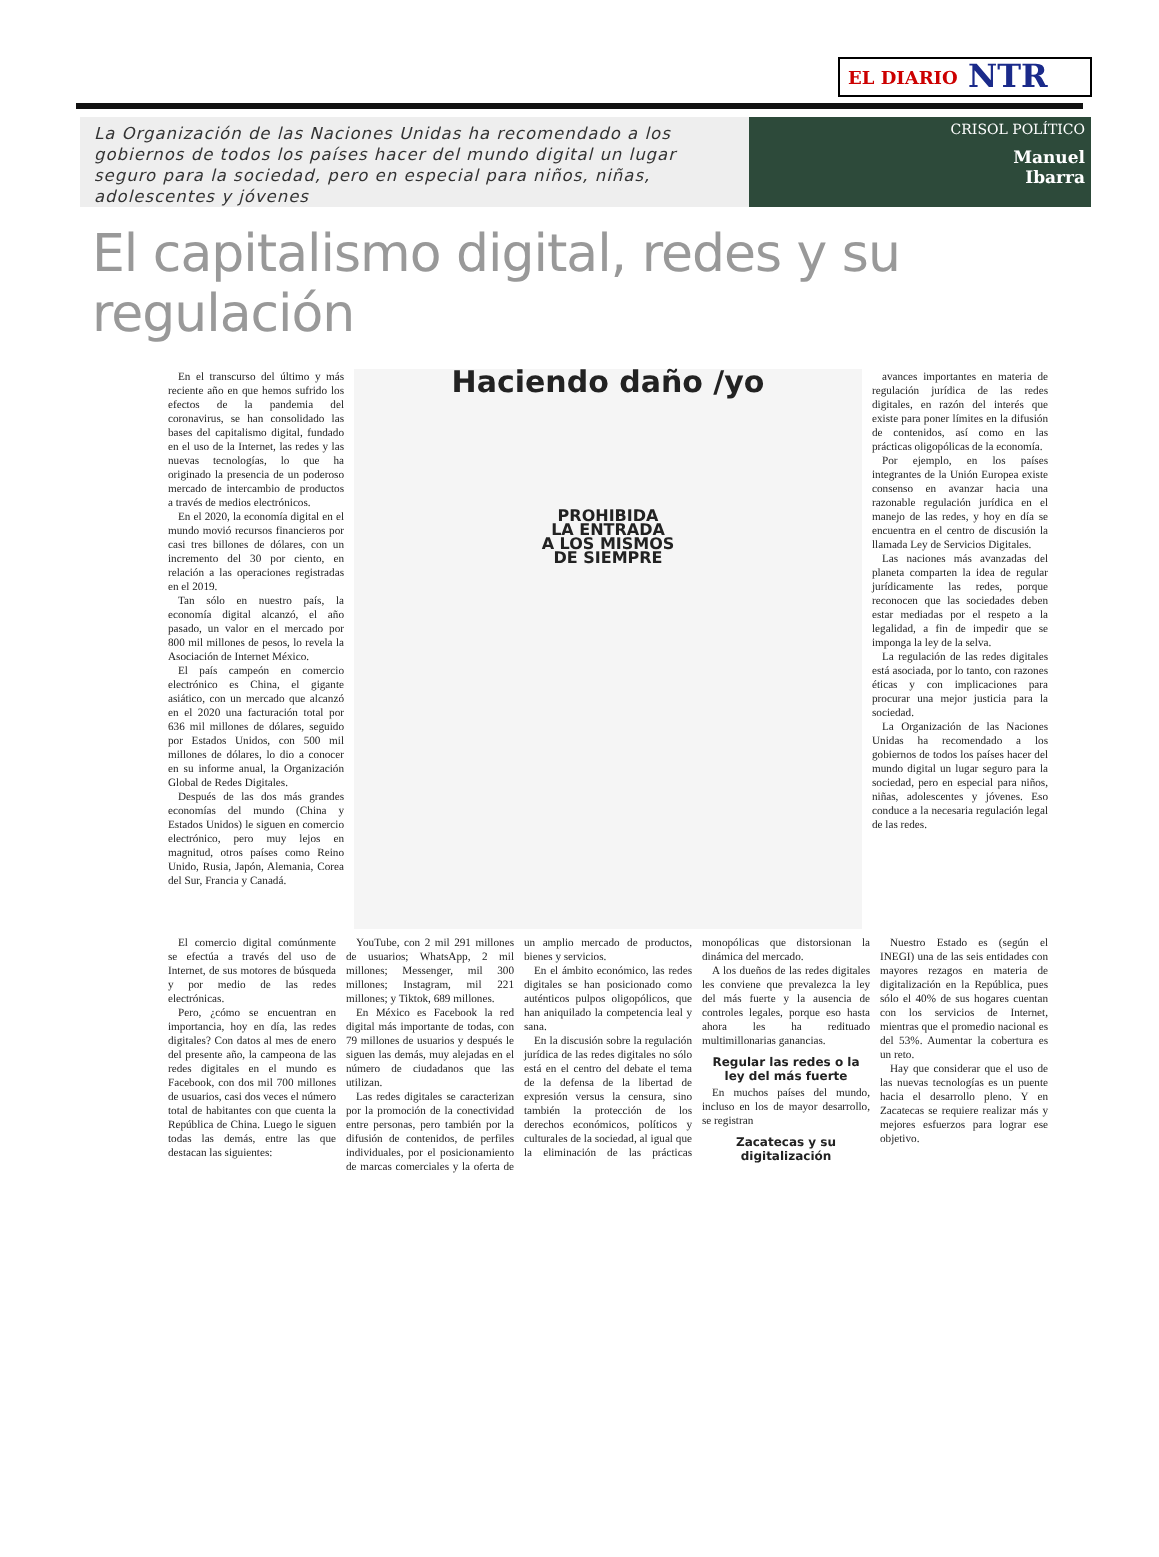EL DIARIO NTR
La Organización de las Naciones Unidas ha recomendado a los gobiernos de todos los países hacer del mundo digital un lugar seguro para la sociedad, pero en especial para niños, niñas, adolescentes y jóvenes
CRISOL POLÍTICO
Manuel
Ibarra
El capitalismo digital, redes y su regulación
En el transcurso del último y más reciente año en que hemos sufrido los efectos de la pandemia del coronavirus, se han consolidado las bases del capitalismo digital, fundado en el uso de la Internet, las redes y las nuevas tecnologías, lo que ha originado la presencia de un poderoso mercado de intercambio de productos a través de medios electrónicos.
En el 2020, la economía digital en el mundo movió recursos financieros por casi tres billones de dólares, con un incremento del 30 por ciento, en relación a las operaciones registradas en el 2019.
Tan sólo en nuestro país, la economía digital alcanzó, el año pasado, un valor en el mercado por 800 mil millones de pesos, lo revela la Asociación de Internet México.
El país campeón en comercio electrónico es China, el gigante asiático, con un mercado que alcanzó en el 2020 una facturación total por 636 mil millones de dólares, seguido por Estados Unidos, con 500 mil millones de dólares, lo dio a conocer en su informe anual, la Organización Global de Redes Digitales.
Después de las dos más grandes economías del mundo (China y Estados Unidos) le siguen en comercio electrónico, pero muy lejos en magnitud, otros países como Reino Unido, Rusia, Japón, Alemania, Corea del Sur, Francia y Canadá.
Haciendo daño /yo
PROHIBIDA
LA ENTRADA
A LOS MISMOS
DE SIEMPRE
avances importantes en materia de regulación jurídica de las redes digitales, en razón del interés que existe para poner límites en la difusión de contenidos, así como en las prácticas oligopólicas de la economía.
Por ejemplo, en los países integrantes de la Unión Europea existe consenso en avanzar hacia una razonable regulación jurídica en el manejo de las redes, y hoy en día se encuentra en el centro de discusión la llamada Ley de Servicios Digitales.
Las naciones más avanzadas del planeta comparten la idea de regular jurídicamente las redes, porque reconocen que las sociedades deben estar mediadas por el respeto a la legalidad, a fin de impedir que se imponga la ley de la selva.
La regulación de las redes digitales está asociada, por lo tanto, con razones éticas y con implicaciones para procurar una mejor justicia para la sociedad.
La Organización de las Naciones Unidas ha recomendado a los gobiernos de todos los países hacer del mundo digital un lugar seguro para la sociedad, pero en especial para niños, niñas, adolescentes y jóvenes. Eso conduce a la necesaria regulación legal de las redes.
El comercio digital comúnmente se efectúa a través del uso de Internet, de sus motores de búsqueda y por medio de las redes electrónicas.
Pero, ¿cómo se encuentran en importancia, hoy en día, las redes digitales? Con datos al mes de enero del presente año, la campeona de las redes digitales en el mundo es Facebook, con dos mil 700 millones de usuarios, casi dos veces el número total de habitantes con que cuenta la República de China. Luego le siguen todas las demás, entre las que destacan las siguientes:
YouTube, con 2 mil 291 millones de usuarios; WhatsApp, 2 mil millones; Messenger, mil 300 millones; Instagram, mil 221 millones; y Tiktok, 689 millones.
En México es Facebook la red digital más importante de todas, con 79 millones de usuarios y después le siguen las demás, muy alejadas en el número de ciudadanos que las utilizan.
Las redes digitales se caracterizan por la promoción de la conectividad entre personas, pero también por la difusión de contenidos, de perfiles individuales, por el posicionamiento de marcas comerciales y la oferta de un amplio mercado de productos, bienes y servicios.
En el ámbito económico, las redes digitales se han posicionado como auténticos pulpos oligopólicos, que han aniquilado la competencia leal y sana.
En la discusión sobre la regulación jurídica de las redes digitales no sólo está en el centro del debate el tema de la defensa de la libertad de expresión versus la censura, sino también la protección de los derechos económicos, políticos y culturales de la sociedad, al igual que la eliminación de las prácticas monopólicas que distorsionan la dinámica del mercado.
A los dueños de las redes digitales les conviene que prevalezca la ley del más fuerte y la ausencia de controles legales, porque eso hasta ahora les ha redituado multimillonarias ganancias.
Regular las redes o la ley del más fuerte
En muchos países del mundo, incluso en los de mayor desarrollo, se registran
Zacatecas y su digitalización
Nuestro Estado es (según el INEGI) una de las seis entidades con mayores rezagos en materia de digitalización en la República, pues sólo el 40% de sus hogares cuentan con los servicios de Internet, mientras que el promedio nacional es del 53%. Aumentar la cobertura es un reto.
Hay que considerar que el uso de las nuevas tecnologías es un puente hacia el desarrollo pleno. Y en Zacatecas se requiere realizar más y mejores esfuerzos para lograr ese objetivo.